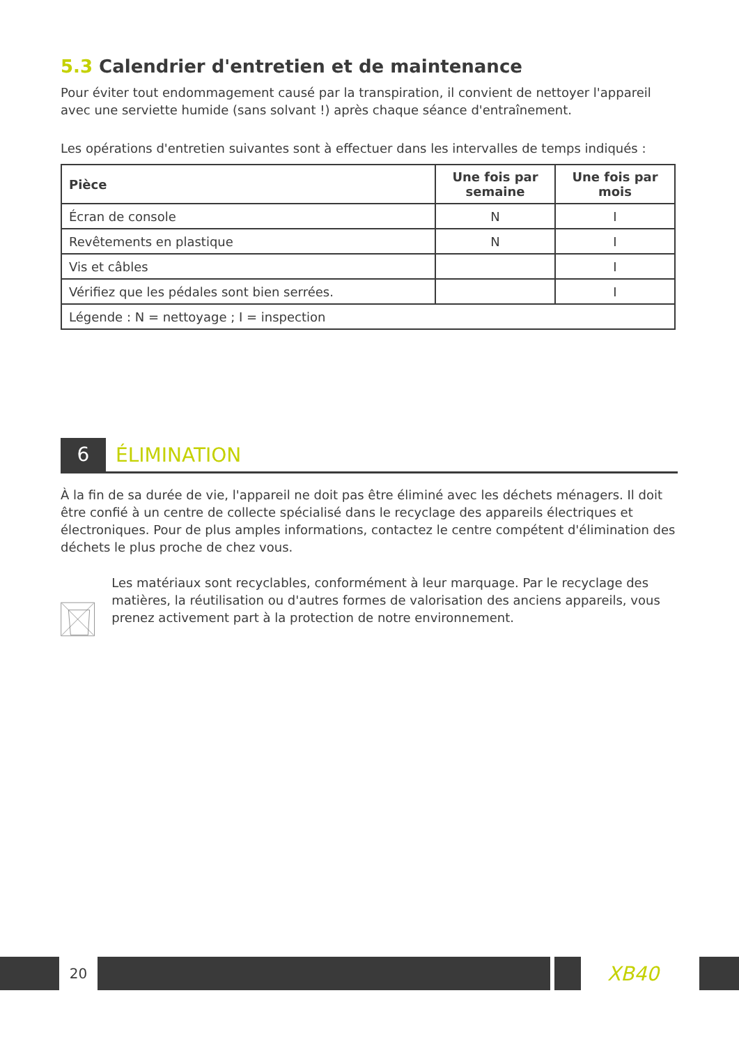5.3 Calendrier d'entretien et de maintenance
Pour éviter tout endommagement causé par la transpiration, il convient de nettoyer l'appareil avec une serviette humide (sans solvant !) après chaque séance d'entraînement.
Les opérations d'entretien suivantes sont à effectuer dans les intervalles de temps indiqués :
| Pièce | Une fois par semaine | Une fois par mois |
| --- | --- | --- |
| Écran de console | N | I |
| Revêtements en plastique | N | I |
| Vis et câbles | | I |
| Vérifiez que les pédales sont bien serrées. | | I |
| Légende : N = nettoyage ; I = inspection | | |
6
ÉLIMINATION
À la fin de sa durée de vie, l'appareil ne doit pas être éliminé avec les déchets ménagers. Il doit être confié à un centre de collecte spécialisé dans le recyclage des appareils électriques et électroniques. Pour de plus amples informations, contactez le centre compétent d'élimination des déchets le plus proche de chez vous.
Les matériaux sont recyclables, conformément à leur marquage. Par le recyclage des matières, la réutilisation ou d'autres formes de valorisation des anciens appareils, vous prenez activement part à la protection de notre environnement.
20
XB40